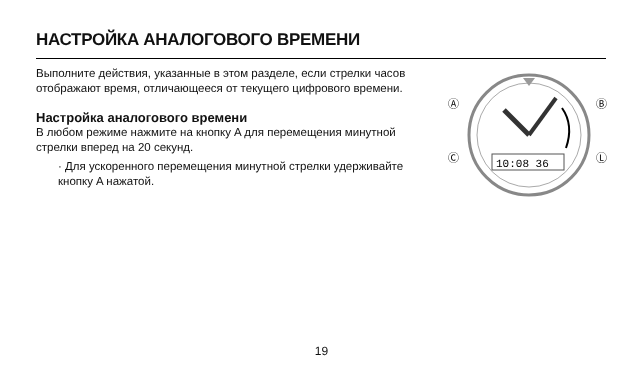НАСТРОЙКА АНАЛОГОВОГО ВРЕМЕНИ
Выполните действия, указанные в этом разделе, если стрелки часов отображают время, отличающееся от текущего цифрового времени.
Настройка аналогового времени
В любом режиме нажмите на кнопку A для перемещения минутной стрелки вперед на 20 секунд.
· Для ускоренного перемещения минутной стрелки удерживайте кнопку A нажатой.
10:08 36
Ⓐ
Ⓑ
Ⓒ
Ⓛ
19